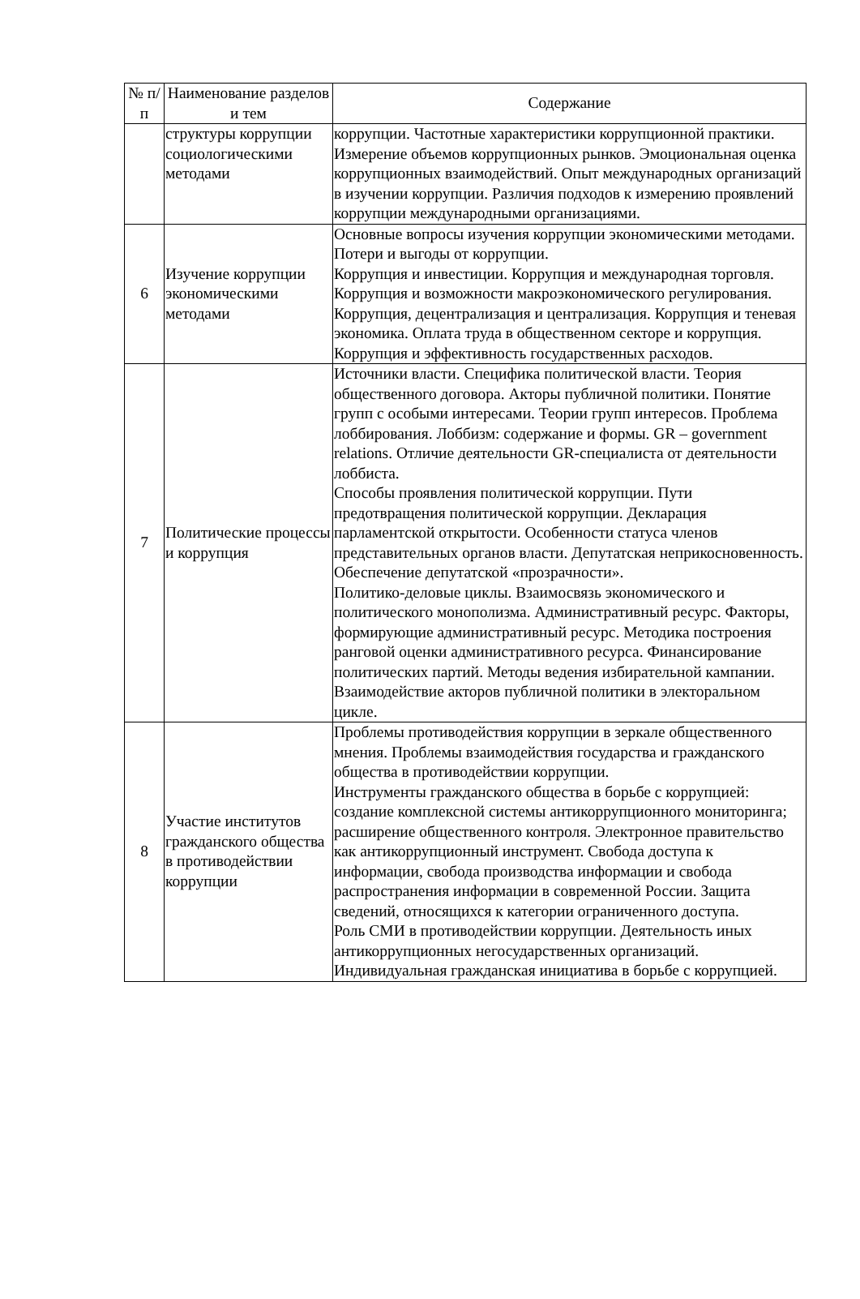| № п/п | Наименование разделов и тем | Содержание |
| --- | --- | --- |
| | структуры коррупции социологическими методами | коррупции. Частотные характеристики коррупционной практики. Измерение объемов коррупционных рынков. Эмоциональная оценка коррупционных взаимодействий. Опыт международных организаций в изучении коррупции. Различия подходов к измерению проявлений коррупции международными организациями. |
| 6 | Изучение коррупции экономическими методами | Основные вопросы изучения коррупции экономическими методами. Потери и выгоды от коррупции. Коррупция и инвестиции. Коррупция и международная торговля. Коррупция и возможности макроэкономического регулирования. Коррупция, децентрализация и централизация. Коррупция и теневая экономика. Оплата труда в общественном секторе и коррупция. Коррупция и эффективность государственных расходов. |
| 7 | Политические процессы и коррупция | Источники власти. Специфика политической власти. Теория общественного договора. Акторы публичной политики. Понятие групп с особыми интересами. Теории групп интересов. Проблема лоббирования. Лоббизм: содержание и формы. GR – government relations. Отличие деятельности GR-специалиста от деятельности лоббиста. Способы проявления политической коррупции. Пути предотвращения политической коррупции. Декларация парламентской открытости. Особенности статуса членов представительных органов власти. Депутатская неприкосновенность. Обеспечение депутатской «прозрачности». Политико-деловые циклы. Взаимосвязь экономического и политического монополизма. Административный ресурс. Факторы, формирующие административный ресурс. Методика построения ранговой оценки административного ресурса. Финансирование политических партий. Методы ведения избирательной кампании. Взаимодействие акторов публичной политики в электоральном цикле. |
| 8 | Участие институтов гражданского общества в противодействии коррупции | Проблемы противодействия коррупции в зеркале общественного мнения. Проблемы взаимодействия государства и гражданского общества в противодействии коррупции. Инструменты гражданского общества в борьбе с коррупцией: создание комплексной системы антикоррупционного мониторинга; расширение общественного контроля. Электронное правительство как антикоррупционный инструмент. Свобода доступа к информации, свобода производства информации и свобода распространения информации в современной России. Защита сведений, относящихся к категории ограниченного доступа. Роль СМИ в противодействии коррупции. Деятельность иных антикоррупционных негосударственных организаций. Индивидуальная гражданская инициатива в борьбе с коррупцией. |